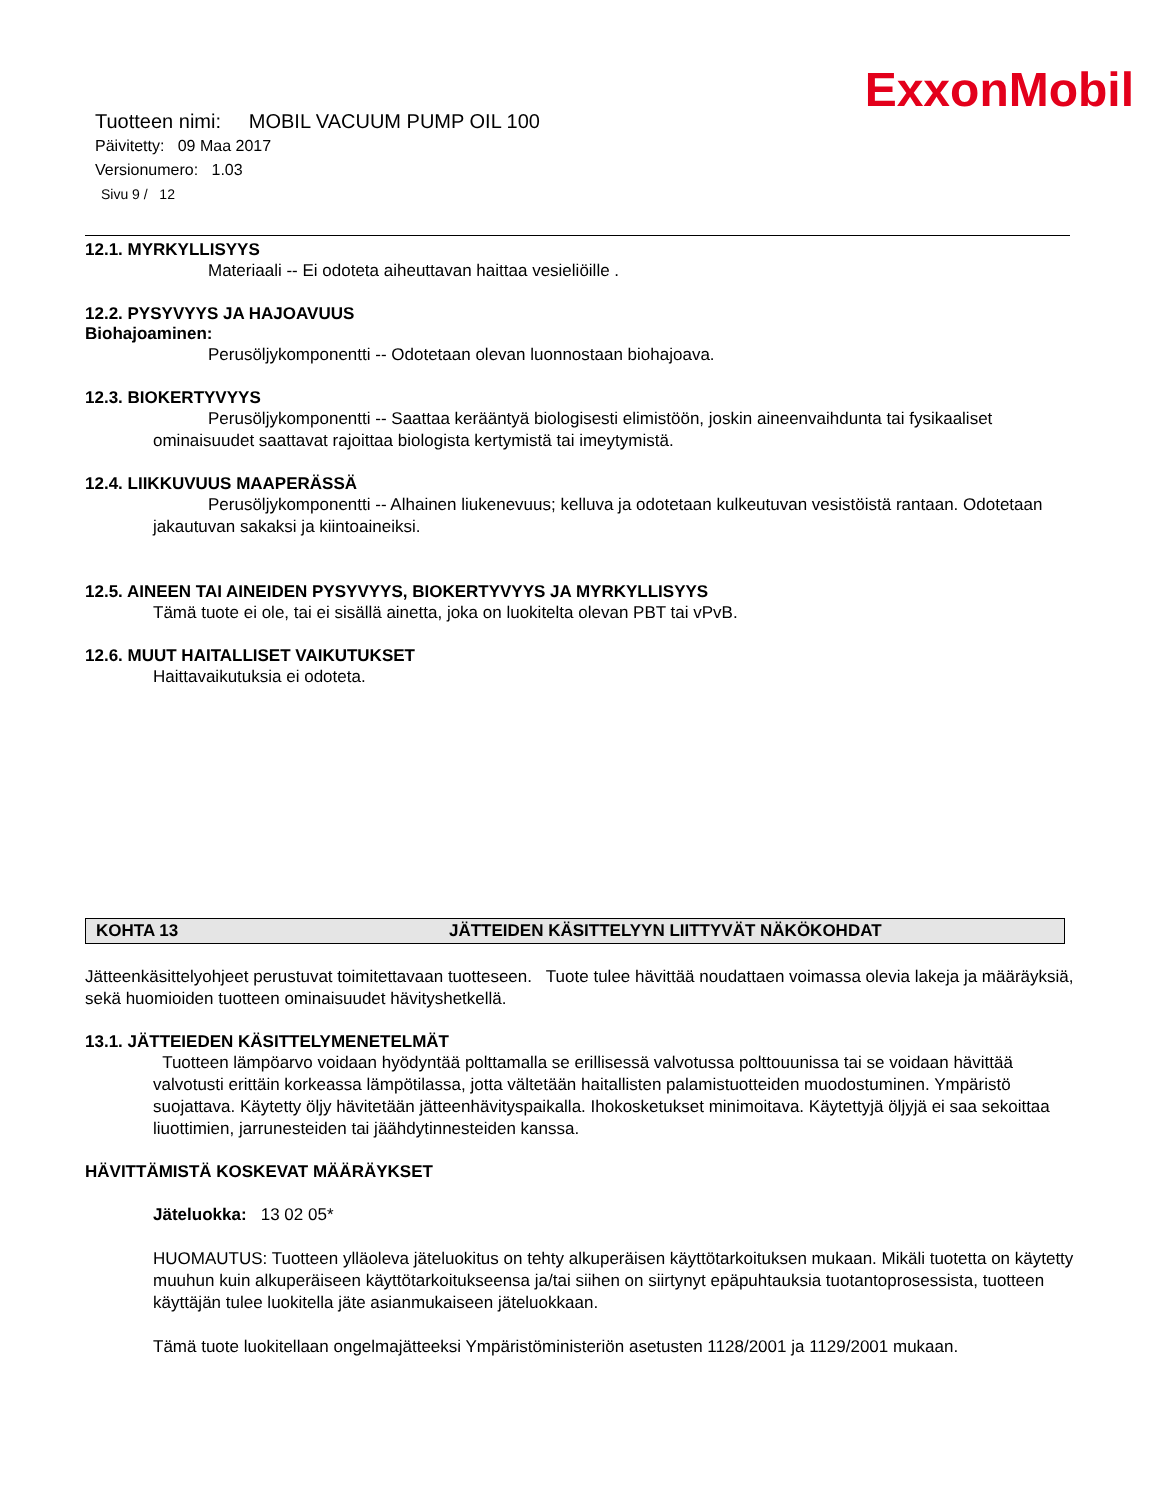ExxonMobil
Tuotteen nimi: MOBIL VACUUM PUMP OIL 100
Päivitetty: 09 Maa 2017
Versionumero: 1.03
Sivu 9 / 12
12.1. MYRKYLLISYYS
Materiaali -- Ei odoteta aiheuttavan haittaa vesieliöille .
12.2. PYSYVYYS JA HAJOAVUUS
Biohajoaminen:
Perusöljykomponentti -- Odotetaan olevan luonnostaan biohajoava.
12.3. BIOKERTYVYYS
Perusöljykomponentti -- Saattaa kerääntyä biologisesti elimistöön, joskin aineenvaihdunta tai fysikaaliset ominaisuudet saattavat rajoittaa biologista kertymistä tai imeytymistä.
12.4. LIIKKUVUUS MAAPERÄSSÄ
Perusöljykomponentti -- Alhainen liukenevuus; kelluva ja odotetaan kulkeutuvan vesistöistä rantaan. Odotetaan jakautuvan sakaksi ja kiintoaineiksi.
12.5. AINEEN TAI AINEIDEN PYSYVYYS, BIOKERTYVYYS JA MYRKYLLISYYS
Tämä tuote ei ole, tai ei sisällä ainetta, joka on luokitelta olevan PBT tai vPvB.
12.6. MUUT HAITALLISET VAIKUTUKSET
Haittavaikutuksia ei odoteta.
KOHTA 13 JÄTTEIDEN KÄSITTELYYN LIITTYVÄT NÄKÖKOHDAT
Jätteenkäsittelyohjeet perustuvat toimitettavaan tuotteseen. Tuote tulee hävittää noudattaen voimassa olevia lakeja ja määräyksiä, sekä huomioiden tuotteen ominaisuudet hävityshetkellä.
13.1. JÄTTEIEDEN KÄSITTELYMENETELMÄT
Tuotteen lämpöarvo voidaan hyödyntää polttamalla se erillisessä valvotussa polttouunissa tai se voidaan hävittää valvotusti erittäin korkeassa lämpötilassa, jotta vältetään haitallisten palamistuotteiden muodostuminen. Ympäristö suojattava. Käytetty öljy hävitetään jätteenhävityspaikalla. Ihokosketukset minimoitava. Käytettyjä öljyjä ei saa sekoittaa liuottimien, jarrunesteiden tai jäähdytinnesteiden kanssa.
HÄVITTÄMISTÄ KOSKEVAT MÄÄRÄYKSET
Jäteluokka: 13 02 05*
HUOMAUTUS: Tuotteen ylläoleva jäteluokitus on tehty alkuperäisen käyttötarkoituksen mukaan. Mikäli tuotetta on käytetty muuhun kuin alkuperäiseen käyttötarkoitukseensa ja/tai siihen on siirtynyt epäpuhtauksia tuotantoprosessista, tuotteen käyttäjän tulee luokitella jäte asianmukaiseen jäteluokkaan.
Tämä tuote luokitellaan ongelmajätteeksi Ympäristöministeriön asetusten 1128/2001 ja 1129/2001 mukaan.